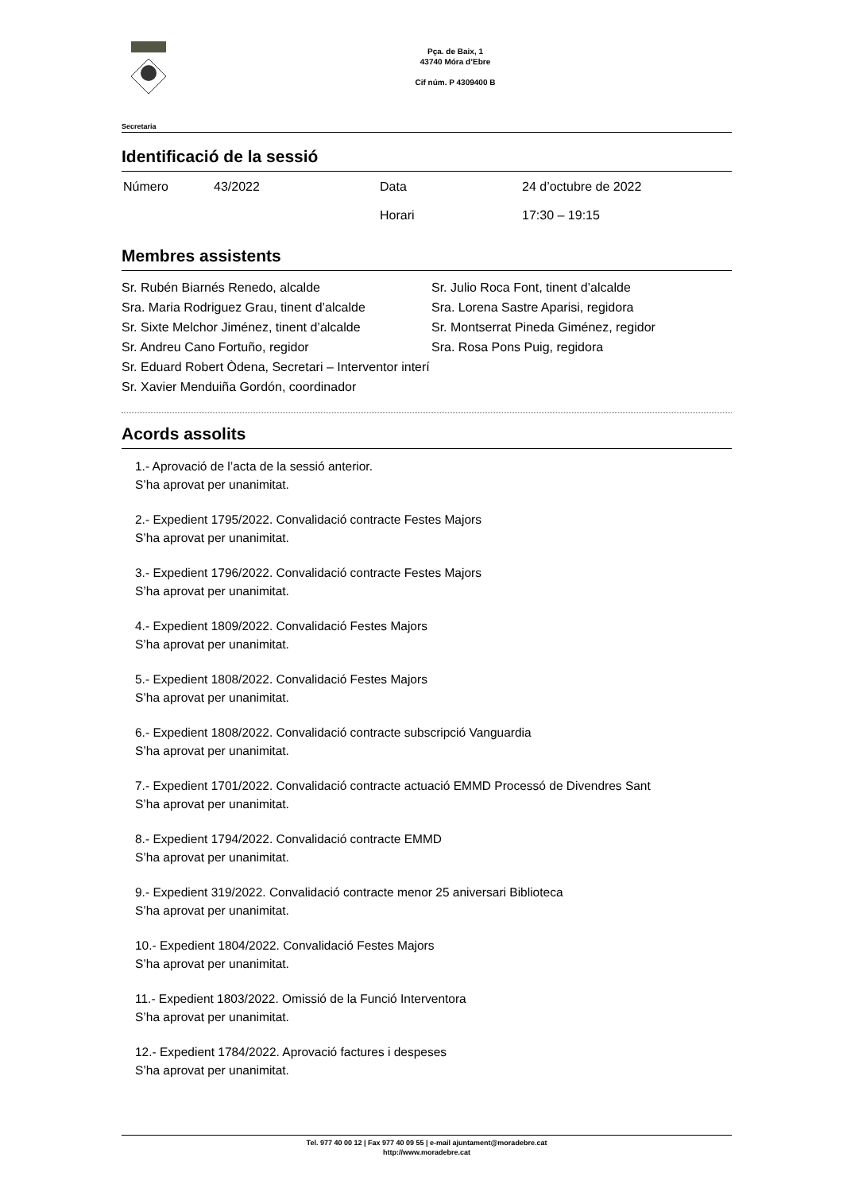Pça. de Baix, 1
43740 Móra d’Ebre
Cif núm. P 4309400 B
Secretaria
Identificació de la sessió
| Número | 43/2022 | Data | 24 d’octubre de 2022 |
| | | Horari | 17:30 – 19:15 |
Membres assistents
Sr. Rubén Biarnés Renedo, alcalde
Sra. Maria Rodriguez Grau, tinent d’alcalde
Sr. Sixte Melchor Jiménez, tinent d’alcalde
Sr. Andreu Cano Fortuño, regidor
Sr. Julio Roca Font, tinent d’alcalde
Sra. Lorena Sastre Aparisi, regidora
Sr. Montserrat Pineda Giménez, regidor
Sra. Rosa Pons Puig, regidora
Sr. Eduard Robert Òdena, Secretari – Interventor interí
Sr. Xavier Menduiña Gordón, coordinador
Acords assolits
1.- Aprovació de l’acta de la sessió anterior.
S’ha aprovat per unanimitat.
2.- Expedient 1795/2022. Convalidació contracte Festes Majors
S’ha aprovat per unanimitat.
3.- Expedient 1796/2022. Convalidació contracte Festes Majors
S’ha aprovat per unanimitat.
4.- Expedient 1809/2022. Convalidació Festes Majors
S’ha aprovat per unanimitat.
5.- Expedient 1808/2022. Convalidació Festes Majors
S’ha aprovat per unanimitat.
6.- Expedient 1808/2022. Convalidació contracte subscripció Vanguardia
S’ha aprovat per unanimitat.
7.- Expedient 1701/2022. Convalidació contracte actuació EMMD Processó de Divendres Sant
S’ha aprovat per unanimitat.
8.- Expedient 1794/2022. Convalidació contracte EMMD
S’ha aprovat per unanimitat.
9.- Expedient 319/2022. Convalidació contracte menor 25 aniversari Biblioteca
S’ha aprovat per unanimitat.
10.- Expedient 1804/2022. Convalidació Festes Majors
S’ha aprovat per unanimitat.
11.- Expedient 1803/2022. Omissió de la Funció Interventora
S’ha aprovat per unanimitat.
12.- Expedient 1784/2022. Aprovació factures i despeses
S’ha aprovat per unanimitat.
Tel. 977 40 00 12 | Fax 977 40 09 55 | e-mail ajuntament@moradebre.cat
http://www.moradebre.cat